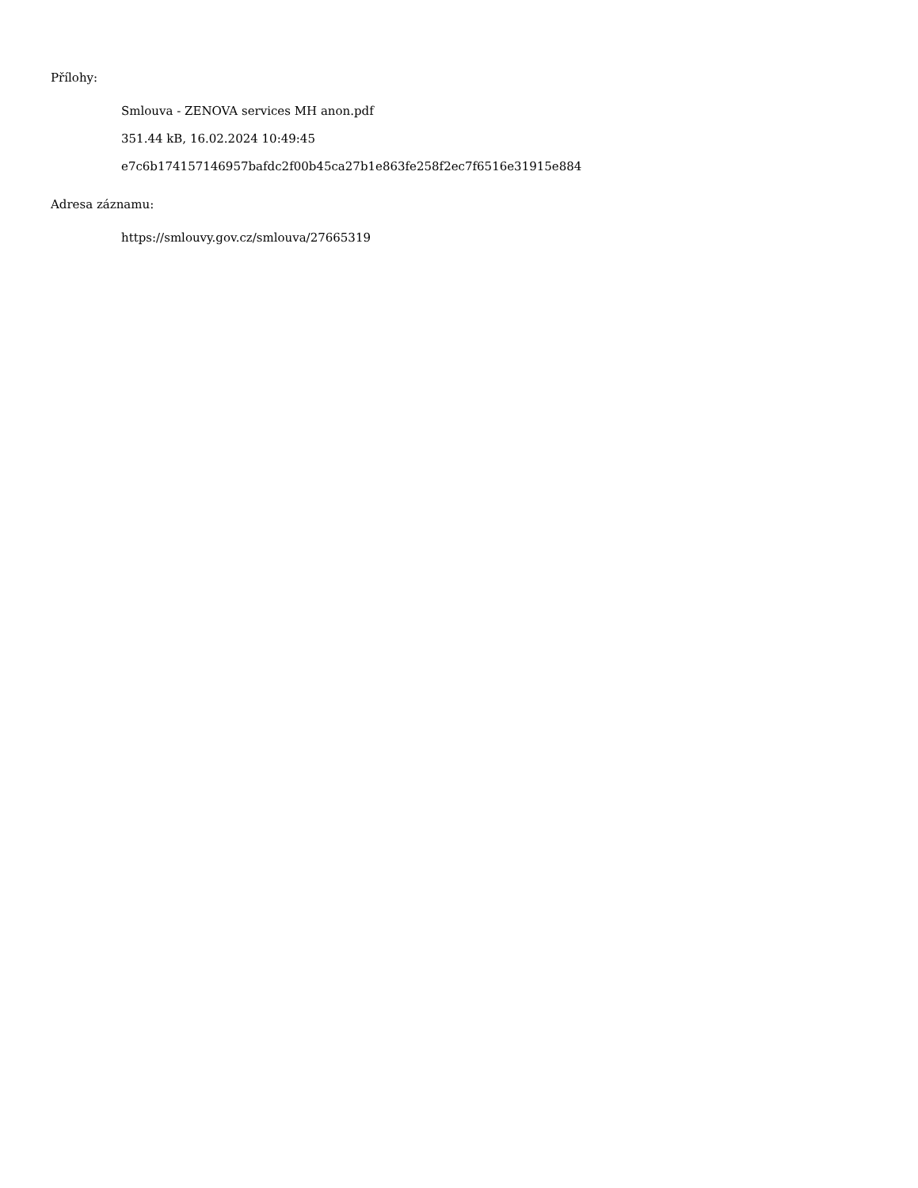Přílohy:
Smlouva - ZENOVA services MH anon.pdf
351.44 kB, 16.02.2024 10:49:45
e7c6b174157146957bafdc2f00b45ca27b1e863fe258f2ec7f6516e31915e884
Adresa záznamu:
https://smlouvy.gov.cz/smlouva/27665319